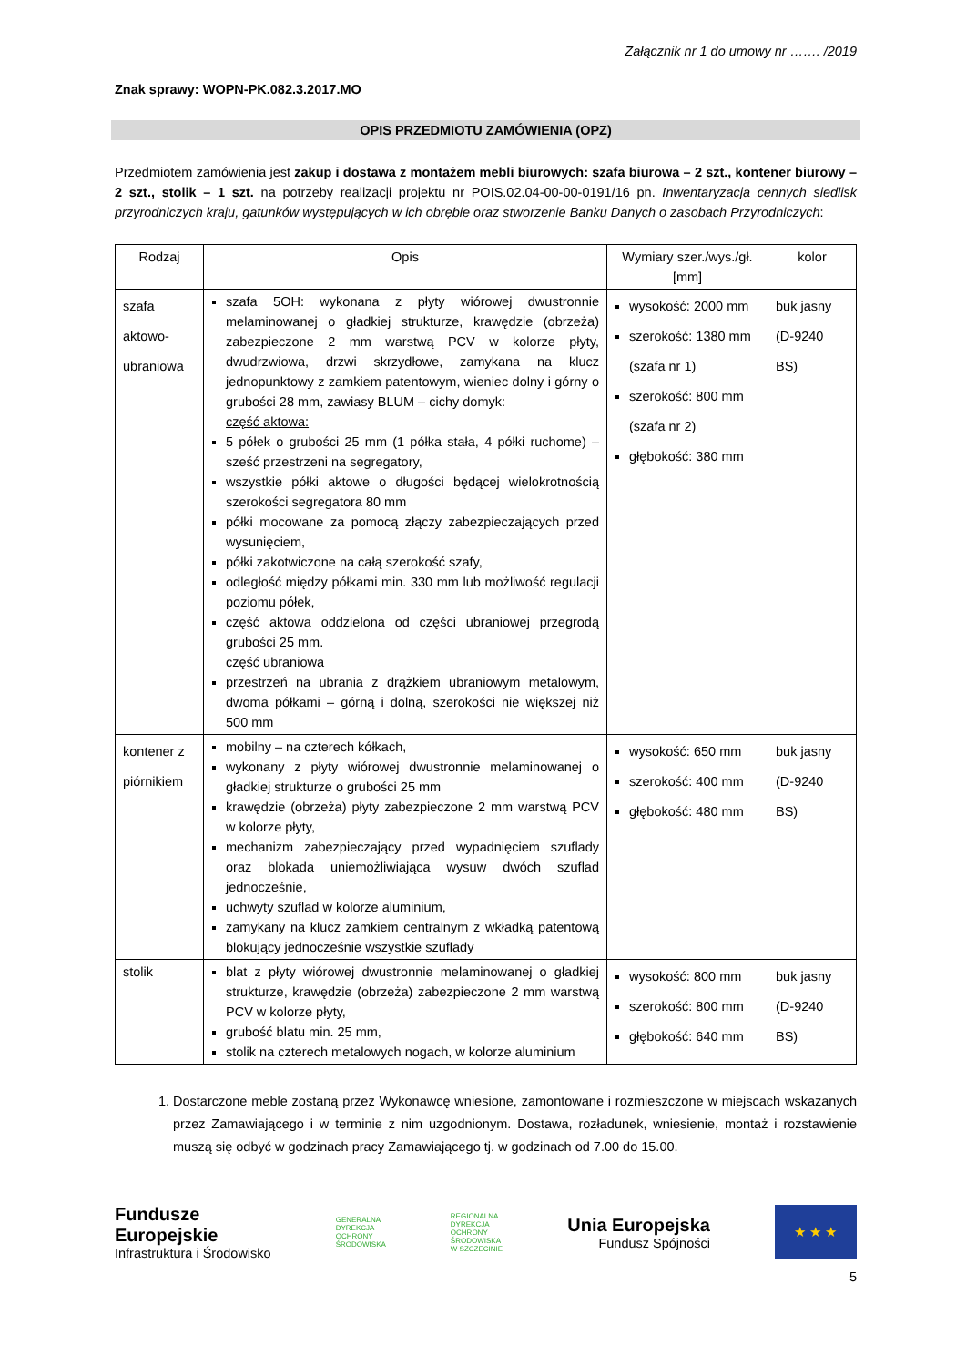Załącznik nr 1 do umowy nr ……. /2019
Znak sprawy: WOPN-PK.082.3.2017.MO
OPIS PRZEDMIOTU ZAMÓWIENIA (OPZ)
Przedmiotem zamówienia jest zakup i dostawa z montażem mebli biurowych: szafa biurowa – 2 szt., kontener biurowy – 2 szt., stolik – 1 szt. na potrzeby realizacji projektu nr POIS.02.04-00-00-0191/16 pn. Inwentaryzacja cennych siedlisk przyrodniczych kraju, gatunków występujących w ich obrębie oraz stworzenie Banku Danych o zasobach Przyrodniczych:
| Rodzaj | Opis | Wymiary szer./wys./gł. [mm] | kolor |
| --- | --- | --- | --- |
| szafa aktowo- ubraniowa | szafa 5OH: wykonana z płyty wiórowej dwustronnie melaminowanej o gładkiej strukturze, krawędzie (obrzeża) zabezpieczone 2 mm warstwą PCV w kolorze płyty, dwudrzwiowa, drzwi skrzydłowe, zamykana na klucz jednopunktowy z zamkiem patentowym, wieniec dolny i górny o grubości 28 mm, zawiasy BLUM – cichy domyk: część aktowa: 5 półek o grubości 25 mm (1 półka stała, 4 półki ruchome) – sześć przestrzeni na segregatory, wszystkie półki aktowe o długości będącej wielokrotnością szerokości segregatora 80 mm półki mocowane za pomocą złączy zabezpieczających przed wysunięciem, półki zakotwiczone na całą szerokość szafy, odległość między półkami min. 330 mm lub możliwość regulacji poziomu półek, część aktowa oddzielona od części ubraniowej przegrodą grubości 25 mm. część ubraniowa przestrzeń na ubrania z drążkiem ubraniowym metalowym, dwoma półkami – górną i dolną, szerokości nie większej niż 500 mm | wysokość: 2000 mm szerokość: 1380 mm (szafa nr 1) szerokość: 800 mm (szafa nr 2) głębokość: 380 mm | buk jasny (D-9240 BS) |
| kontener z piórnikiem | mobilny – na czterech kółkach, wykonany z płyty wiórowej dwustronnie melaminowanej o gładkiej strukturze o grubości 25 mm krawędzie (obrzeża) płyty zabezpieczone 2 mm warstwą PCV w kolorze płyty, mechanizm zabezpieczający przed wypadnięciem szuflady oraz blokada uniemożliwiająca wysuw dwóch szuflad jednocześnie, uchwyty szuflad w kolorze aluminium, zamykany na klucz zamkiem centralnym z wkładką patentową blokujący jednocześnie wszystkie szuflady | wysokość: 650 mm szerokość: 400 mm głębokość: 480 mm | buk jasny (D-9240 BS) |
| stolik | blat z płyty wiórowej dwustronnie melaminowanej o gładkiej strukturze, krawędzie (obrzeża) zabezpieczone 2 mm warstwą PCV w kolorze płyty, grubość blatu min. 25 mm, stolik na czterech metalowych nogach, w kolorze aluminium | wysokość: 800 mm szerokość: 800 mm głębokość: 640 mm | buk jasny (D-9240 BS) |
1. Dostarczone meble zostaną przez Wykonawcę wniesione, zamontowane i rozmieszczone w miejscach wskazanych przez Zamawiającego i w terminie z nim uzgodnionym. Dostawa, rozładunek, wniesienie, montaż i rozstawienie muszą się odbyć w godzinach pracy Zamawiającego tj. w godzinach od 7.00 do 15.00.
Fundusze
Europejskie
Infrastruktura i Środowisko
GENERALNA
DYREKCJA
OCHRONY
ŚRODOWISKA
REGIONALNA
DYREKCJA
OCHRONY
ŚRODOWISKA
W SZCZECINIE
Unia Europejska
Fundusz Spójności
★ ★ ★
5